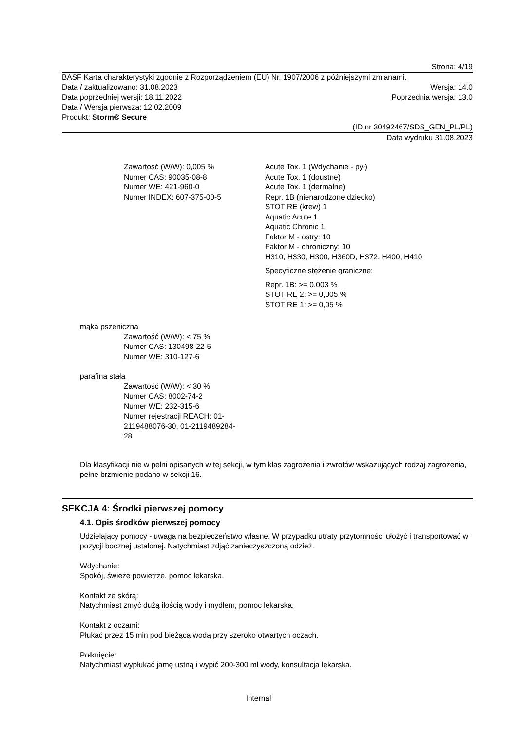Strona: 4/19
BASF Karta charakterystyki zgodnie z Rozporządzeniem (EU) Nr. 1907/2006 z późniejszymi zmianami.
Data / zaktualizowano: 31.08.2023 Wersja: 14.0
Data poprzedniej wersji: 18.11.2022 Poprzednia wersja: 13.0
Data / Wersja pierwsza: 12.02.2009
Produkt: Storm® Secure
(ID nr 30492467/SDS_GEN_PL/PL)
Data wydruku 31.08.2023
Zawartość (W/W): 0,005 %
Numer CAS: 90035-08-8
Numer WE: 421-960-0
Numer INDEX: 607-375-00-5
Acute Tox. 1 (Wdychanie - pył)
Acute Tox. 1 (doustne)
Acute Tox. 1 (dermalne)
Repr. 1B (nienarodzone dziecko)
STOT RE (krew) 1
Aquatic Acute 1
Aquatic Chronic 1
Faktor M - ostry: 10
Faktor M - chroniczny: 10
H310, H330, H300, H360D, H372, H400, H410
Specyficzne stężenie graniczne:
Repr. 1B: >= 0,003 %
STOT RE 2: >= 0,005 %
STOT RE 1: >= 0,05 %
mąka pszeniczna
Zawartość (W/W): < 75 %
Numer CAS: 130498-22-5
Numer WE: 310-127-6
parafina stała
Zawartość (W/W): < 30 %
Numer CAS: 8002-74-2
Numer WE: 232-315-6
Numer rejestracji REACH: 01-
2119488076-30, 01-2119489284-
28
Dla klasyfikacji nie w pełni opisanych w tej sekcji, w tym klas zagrożenia i zwrotów wskazujących rodzaj zagrożenia, pełne brzmienie podano w sekcji 16.
SEKCJA 4: Środki pierwszej pomocy
4.1. Opis środków pierwszej pomocy
Udzielający pomocy - uwaga na bezpieczeństwo własne. W przypadku utraty przytomności ułożyć i transportować w pozycji bocznej ustalonej. Natychmiast zdjąć zanieczyszczoną odzież.
Wdychanie:
Spokój, świeże powietrze, pomoc lekarska.
Kontakt ze skórą:
Natychmiast zmyć dużą ilością wody i mydłem, pomoc lekarska.
Kontakt z oczami:
Płukać przez 15 min pod bieżącą wodą przy szeroko otwartych oczach.
Połknięcie:
Natychmiast wypłukać jamę ustną i wypić 200-300 ml wody, konsultacja lekarska.
Internal